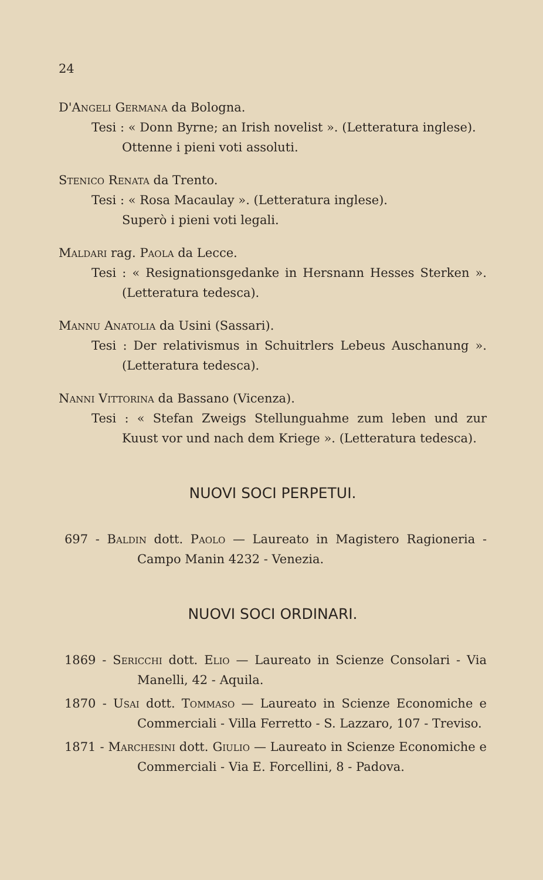24
D'Angeli Germana da Bologna.
Tesi : « Donn Byrne; an Irish novelist ». (Letteratura inglese).
Ottenne i pieni voti assoluti.
Stenico Renata da Trento.
Tesi : « Rosa Macaulay ». (Letteratura inglese).
Superò i pieni voti legali.
Maldari rag. Paola da Lecce.
Tesi : « Resignationsgedanke in Hersnann Hesses Sterken ». (Letteratura tedesca).
Mannu Anatolia da Usini (Sassari).
Tesi : Der relativismus in Schuitrlers Lebeus Auschanung ». (Letteratura tedesca).
Nanni Vittorina da Bassano (Vicenza).
Tesi : « Stefan Zweigs Stellunguahme zum leben und zur Kuust vor und nach dem Kriege ». (Letteratura tedesca).
NUOVI SOCI PERPETUI.
697 - Baldin dott. Paolo — Laureato in Magistero Ragioneria - Campo Manin 4232 - Venezia.
NUOVI SOCI ORDINARI.
1869 - Sericchi dott. Elio — Laureato in Scienze Consolari - Via Manelli, 42 - Aquila.
1870 - Usai dott. Tommaso — Laureato in Scienze Economiche e Commerciali - Villa Ferretto - S. Lazzaro, 107 - Treviso.
1871 - Marchesini dott. Giulio — Laureato in Scienze Economiche e Commerciali - Via E. Forcellini, 8 - Padova.